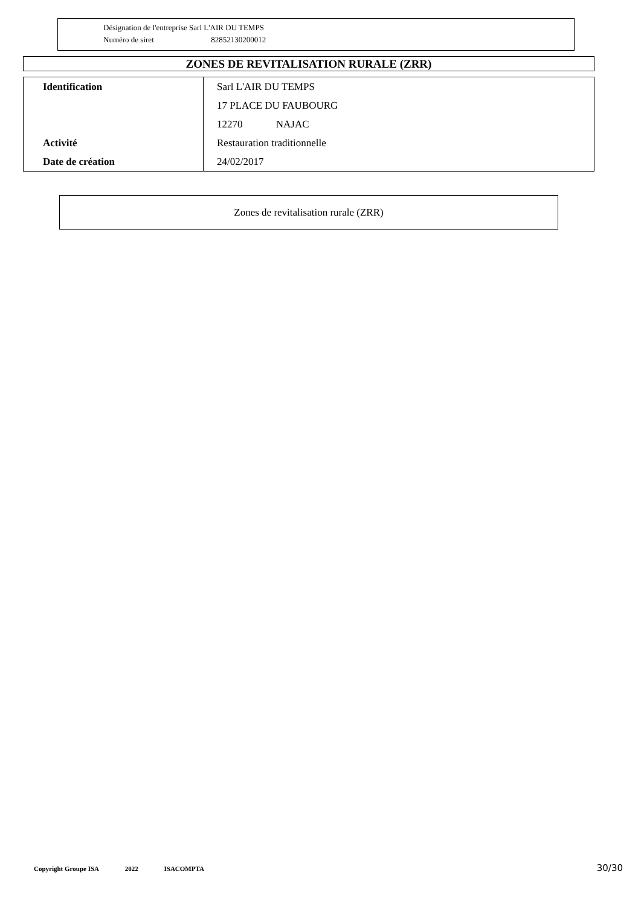Désignation de l'entreprise Sarl L'AIR DU TEMPS
Numéro de siret 82852130200012
ZONES DE REVITALISATION RURALE (ZRR)
| Identification | Sarl L'AIR DU TEMPS |
| | 17 PLACE DU FAUBOURG |
| | 12270 NAJAC |
| Activité | Restauration traditionnelle |
| Date de création | 24/02/2017 |
Zones de revitalisation rurale (ZRR)
Copyright Groupe ISA 2022 ISACOMPTA 30/30